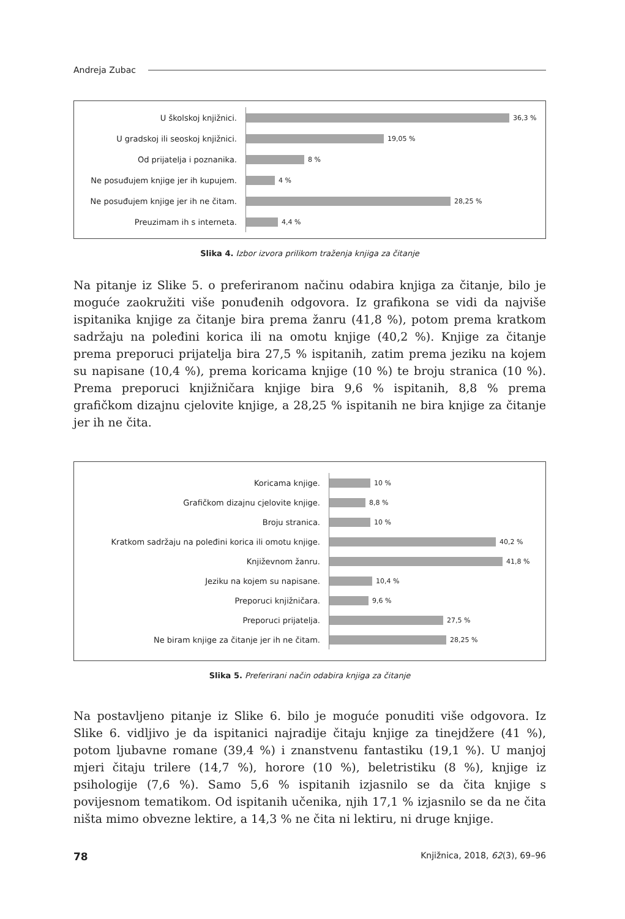Andreja Zubac
U školskoj knjižnici.
36,3 %
U gradskoj ili seoskoj knjižnici.
19,05 %
Od prijatelja i poznanika.
8 %
Ne posuđujem knjige jer ih kupujem.
4 %
Ne posuđujem knjige jer ih ne čitam.
28,25 %
Preuzimam ih s interneta.
4,4 %
Slika 4. Izbor izvora prilikom traženja knjiga za čitanje
Na pitanje iz Slike 5. o preferiranom načinu odabira knjiga za čitanje, bilo je moguće zaokružiti više ponuđenih odgovora. Iz grafikona se vidi da najviše ispitanika knjige za čitanje bira prema žanru (41,8 %), potom prema kratkom sadržaju na poleđini korica ili na omotu knjige (40,2 %). Knjige za čitanje prema preporuci prijatelja bira 27,5 % ispitanih, zatim prema jeziku na kojem su napisane (10,4 %), prema koricama knjige (10 %) te broju stranica (10 %). Prema preporuci knjižničara knjige bira 9,6 % ispitanih, 8,8 % prema grafičkom dizajnu cjelovite knjige, a 28,25 % ispitanih ne bira knjige za čitanje jer ih ne čita.
Koricama knjige.
10 %
Grafičkom dizajnu cjelovite knjige.
8,8 %
Broju stranica.
10 %
Kratkom sadržaju na poleđini korica ili omotu knjige.
40,2 %
Književnom žanru.
41,8 %
Jeziku na kojem su napisane.
10,4 %
Preporuci knjižničara.
9,6 %
Preporuci prijatelja.
27,5 %
Ne biram knjige za čitanje jer ih ne čitam.
28,25 %
Slika 5. Preferirani način odabira knjiga za čitanje
Na postavljeno pitanje iz Slike 6. bilo je moguće ponuditi više odgovora. Iz Slike 6. vidljivo je da ispitanici najradije čitaju knjige za tinejdžere (41 %), potom ljubavne romane (39,4 %) i znanstvenu fantastiku (19,1 %). U manjoj mjeri čitaju trilere (14,7 %), horore (10 %), beletristiku (8 %), knjige iz psihologije (7,6 %). Samo 5,6 % ispitanih izjasnilo se da čita knjige s povijesnom tematikom. Od ispitanih učenika, njih 17,1 % izjasnilo se da ne čita ništa mimo obvezne lektire, a 14,3 % ne čita ni lektiru, ni druge knjige.
78 Knjižnica, 2018, 62(3), 69–96